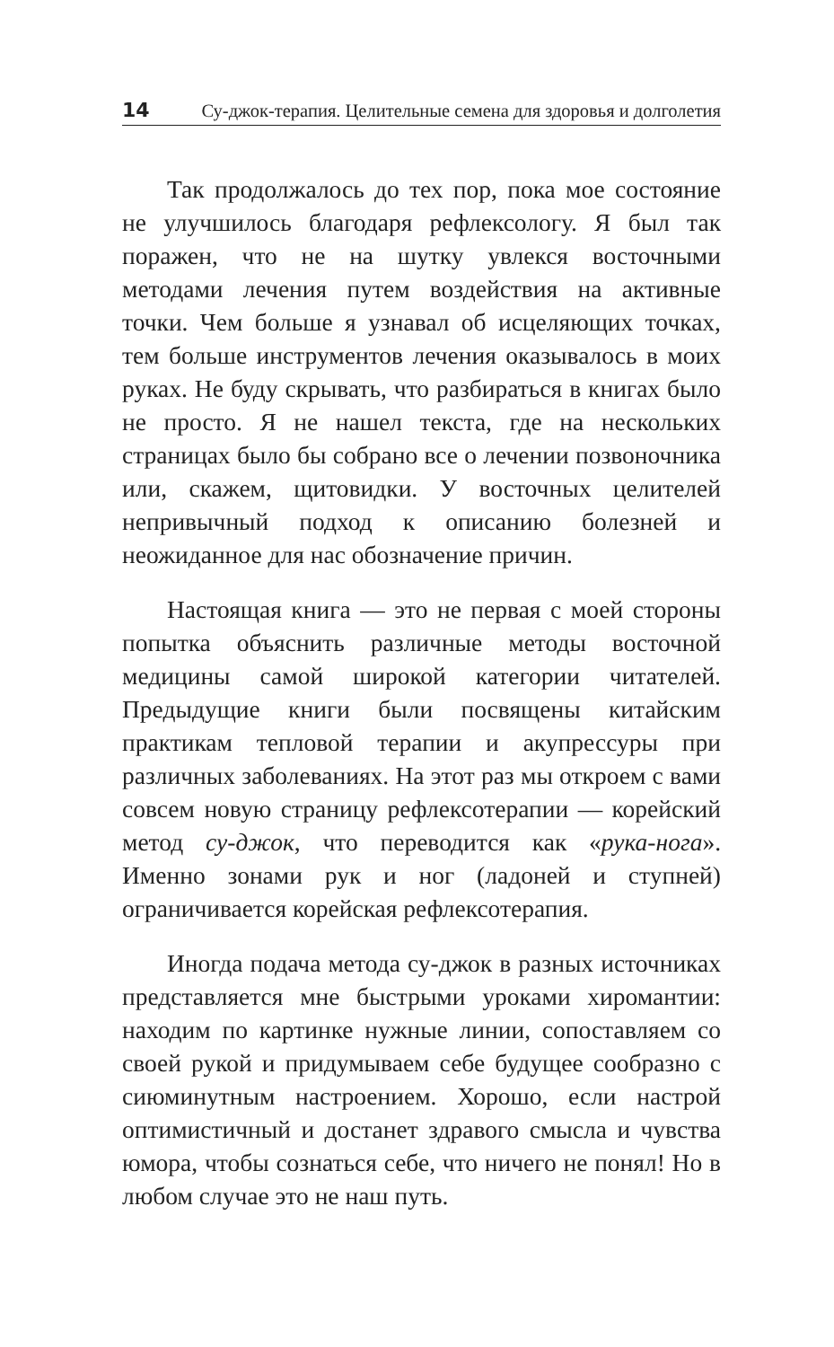14 Су-джок-терапия. Целительные семена для здоровья и долголетия
Так продолжалось до тех пор, пока мое состояние не улучшилось благодаря рефлексологу. Я был так поражен, что не на шутку увлекся восточными методами лечения путем воздействия на активные точки. Чем больше я узнавал об исцеляющих точках, тем больше инструментов лечения оказывалось в моих руках. Не буду скрывать, что разбираться в книгах было не просто. Я не нашел текста, где на нескольких страницах было бы собрано все о лечении позвоночника или, скажем, щитовидки. У восточных целителей непривычный подход к описанию болезней и неожиданное для нас обозначение причин.
Настоящая книга — это не первая с моей стороны попытка объяснить различные методы восточной медицины самой широкой категории читателей. Предыдущие книги были посвящены китайским практикам тепловой терапии и акупрессуры при различных заболеваниях. На этот раз мы откроем с вами совсем новую страницу рефлексотерапии — корейский метод су-джок, что переводится как «рука-нога». Именно зонами рук и ног (ладоней и ступней) ограничивается корейская рефлексотерапия.
Иногда подача метода су-джок в разных источниках представляется мне быстрыми уроками хиромантии: находим по картинке нужные линии, сопоставляем со своей рукой и придумываем себе будущее сообразно с сиюминутным настроением. Хорошо, если настрой оптимистичный и достанет здравого смысла и чувства юмора, чтобы сознаться себе, что ничего не понял! Но в любом случае это не наш путь.